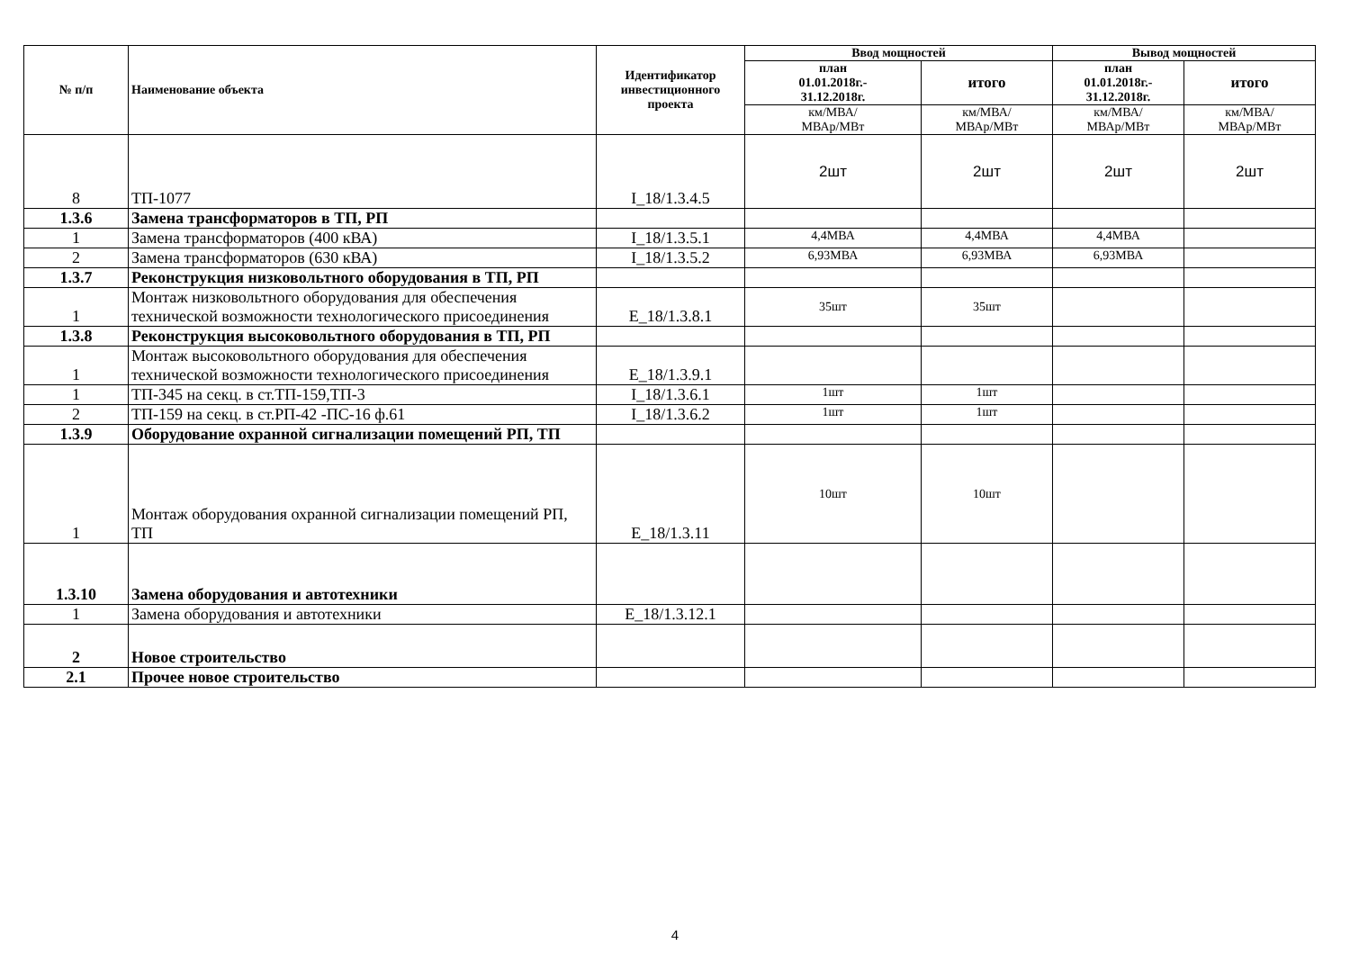| № п/п | Наименование объекта | Идентификатор инвестиционного проекта | Ввод мощностей | | Вывод мощностей | |
| --- | --- | --- | --- | --- | --- | --- |
| | | | план 01.01.2018г.- 31.12.2018г. | итого | план 01.01.2018г.- 31.12.2018г. | итого |
| | | | км/МВА/ МВАр/МВт | км/МВА/ МВАр/МВт | км/МВА/ МВАр/МВт | км/МВА/ МВАр/МВт |
| 8 | ТП-1077 | I_18/1.3.4.5 | 2шт | 2шт | 2шт | 2шт |
| 1.3.6 | Замена трансформаторов в ТП, РП | | | | | |
| 1 | Замена трансформаторов (400 кВА) | I_18/1.3.5.1 | 4,4МВА | 4,4МВА | 4,4МВА | |
| 2 | Замена трансформаторов (630 кВА) | I_18/1.3.5.2 | 6,93МВА | 6,93МВА | 6,93МВА | |
| 1.3.7 | Реконструкция низковольтного оборудования в ТП, РП | | | | | |
| 1 | Монтаж низковольтного оборудования для обеспечения технической возможности технологического присоединения | Е_18/1.3.8.1 | 35шт | 35шт | | |
| 1.3.8 | Реконструкция высоковольтного оборудования в ТП, РП | | | | | |
| 1 | Монтаж высоковольтного оборудования для обеспечения технической возможности технологического присоединения | Е_18/1.3.9.1 | | | | |
| 1 | ТП-345 на секц. в ст.ТП-159,ТП-3 | I_18/1.3.6.1 | 1шт | 1шт | | |
| 2 | ТП-159 на секц. в ст.РП-42 -ПС-16 ф.61 | I_18/1.3.6.2 | 1шт | 1шт | | |
| 1.3.9 | Оборудование охранной сигнализации помещений РП, ТП | | | | | |
| 1 | Монтаж оборудования охранной сигнализации помещений РП, ТП | Е_18/1.3.11 | 10шт | 10шт | | |
| 1.3.10 | Замена оборудования и автотехники | | | | | |
| 1 | Замена оборудования и автотехники | Е_18/1.3.12.1 | | | | |
| 2 | Новое строительство | | | | | |
| 2.1 | Прочее новое строительство | | | | | |
4